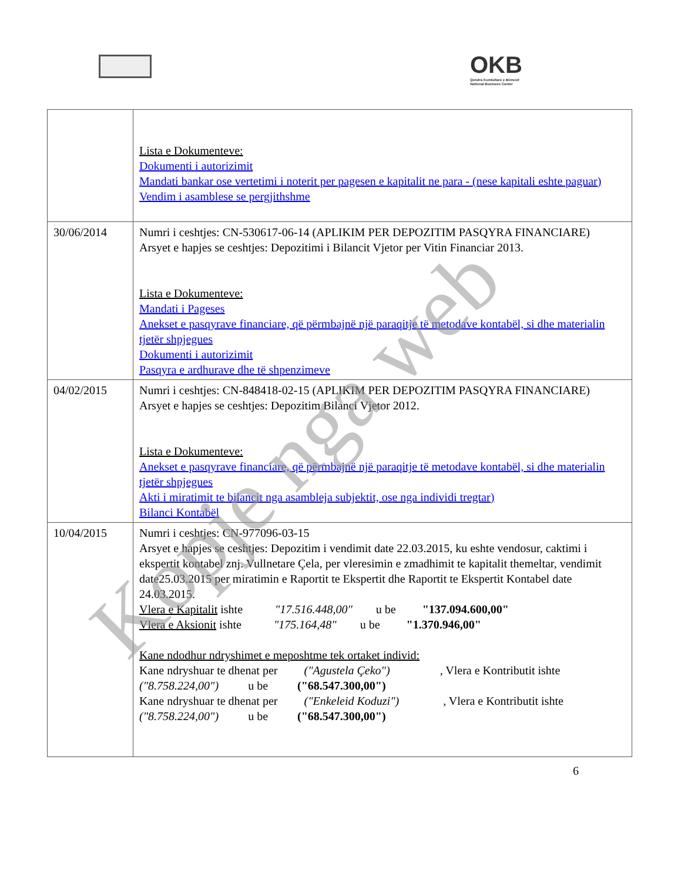OKB
Qendra Kombëtare e Biznesit
National Business Center
| | Lista e Dokumenteve: Dokumenti i autorizimit Mandati bankar ose vertetimi i noterit per pagesen e kapitalit ne para - (nese kapitali eshte paguar) Vendim i asamblese se pergjithshme |
| 30/06/2014 | Numri i ceshtjes: CN-530617-06-14 (APLIKIM PER DEPOZITIM PASQYRA FINANCIARE) Arsyet e hapjes se ceshtjes: Depozitimi i Bilancit Vjetor per Vitin Financiar 2013. Lista e Dokumenteve: Mandati i Pageses Anekset e pasqyrave financiare, që përmbajnë një paraqitje të metodave kontabël, si dhe materialin tjetër shpjegues Dokumenti i autorizimit Pasqyra e ardhurave dhe të shpenzimeve |
| 04/02/2015 | Numri i ceshtjes: CN-848418-02-15 (APLIKIM PER DEPOZITIM PASQYRA FINANCIARE) Arsyet e hapjes se ceshtjes: Depozitim Bilanci Vjetor 2012. Lista e Dokumenteve: Anekset e pasqyrave financiare, që përmbajnë një paraqitje të metodave kontabël, si dhe materialin tjetër shpjegues Akti i miratimit te bilancit nga asambleja subjektit, ose nga individi tregtar) Bilanci Kontabël |
| 10/04/2015 | Numri i ceshtjes: CN-977096-03-15 Arsyet e hapjes se ceshtjes: Depozitim i vendimit date 22.03.2015, ku eshte vendosur, caktimi i ekspertit kontabel znj. Vullnetare Çela, per vleresimin e zmadhimit te kapitalit themeltar, vendimit date25.03.2015 per miratimin e Raportit te Ekspertit dhe Raportit te Ekspertit Kontabel date 24.03.2015. Vlera e Kapitalit ishte "17.516.448,00" u be "137.094.600,00" Vlera e Aksionit ishte "175.164,48" u be "1.370.946,00" Kane ndodhur ndryshimet e meposhtme tek ortaket individ: Kane ndryshuar te dhenat per ("Agustela Çeko") , Vlera e Kontributit ishte ("8.758.224,00") u be ("68.547.300,00") Kane ndryshuar te dhenat per ("Enkeleid Koduzi") , Vlera e Kontributit ishte ("8.758.224,00") u be ("68.547.300,00") |
6
Kopje nga web